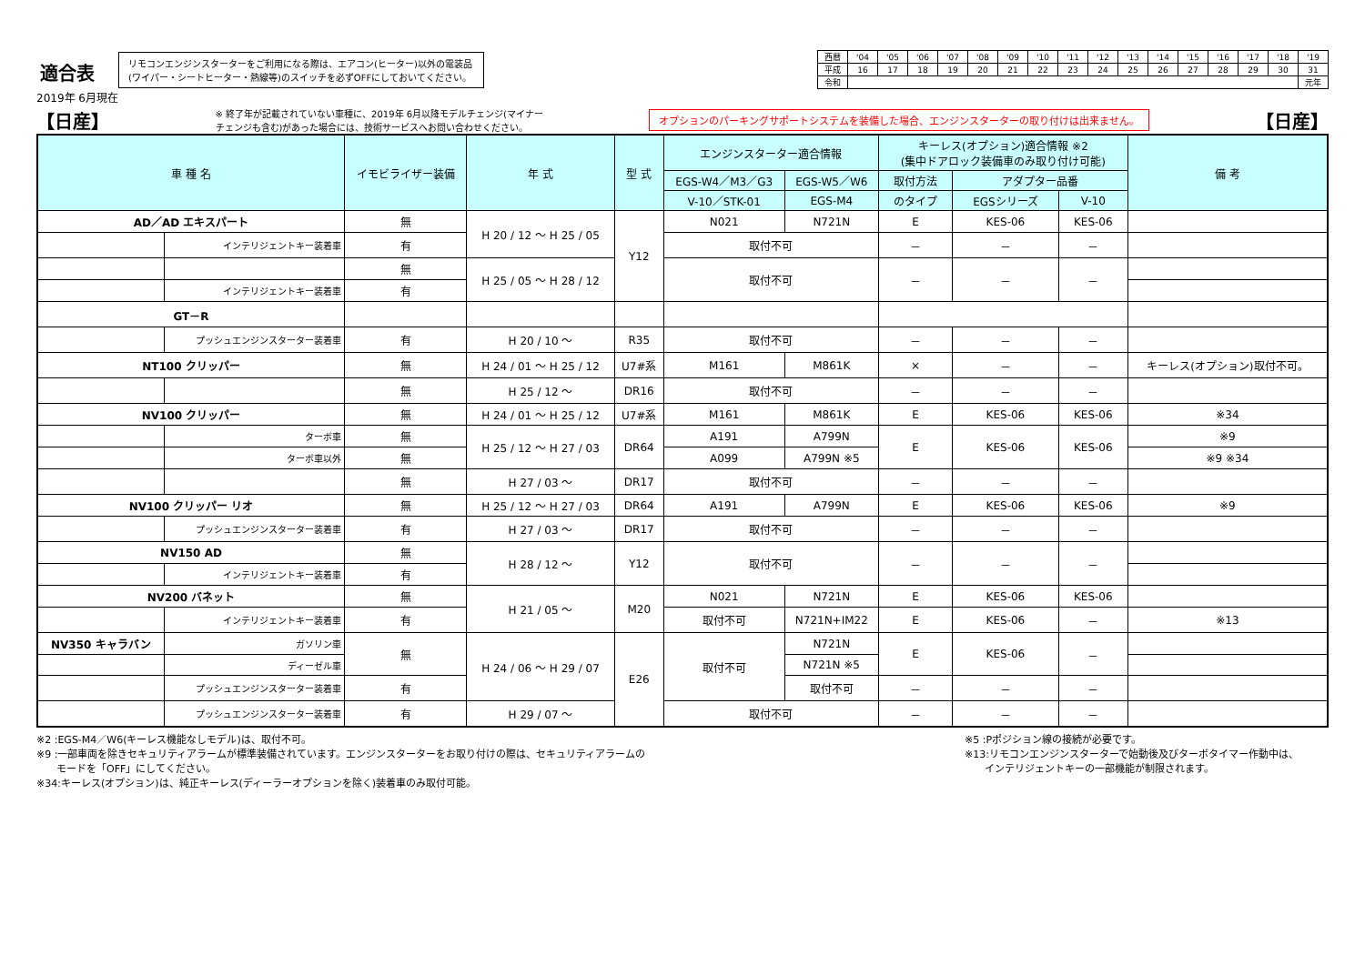適合表
2019年 6月現在
リモコンエンジンスターターをご利用になる際は、エアコン(ヒーター)以外の電装品
(ワイパー・シートヒーター・熱線等)のスイッチを必ずOFFにしておいてください。
| 西暦 | '04 | '05 | '06 | '07 | '08 | '09 | '10 | '11 | '12 | '13 | '14 | '15 | '16 | '17 | '18 | '19 |
| 平成 | 16 | 17 | 18 | 19 | 20 | 21 | 22 | 23 | 24 | 25 | 26 | 27 | 28 | 29 | 30 | 31 |
| 令和 | | | | | | | | | | | | | | | | 元年 |
【日産】
※ 終了年が記載されていない車種に、2019年 6月以降モデルチェンジ(マイナー
チェンジも含む)があった場合には、技術サービスへお問い合わせください。
オプションのパーキングサポートシステムを装備した場合、エンジンスターターの取り付けは出来ません。
【日産】
| 車 種 名 | | イモビライザー装備 | 年 式 | 型 式 | エンジンスターター適合情報 | | キーレス(オプション)適合情報 ※2 (集中ドアロック装備車のみ取り付け可能) | | | 備 考 |
| --- | --- | --- | --- | --- | --- | --- | --- | --- | --- | --- |
| | | | | | EGS-W4／M3／G3 | EGS-W5／W6 | 取付方法 | アダプター品番 | | |
| | | | | | V-10／STK-01 | EGS-M4 | のタイプ | EGSシリーズ | V-10 | |
| AD／AD エキスパート | | 無 | H 20 / 12 ～ H 25 / 05 | Y12 | N021 | N721N | E | KES-06 | KES-06 | |
| | インテリジェントキー装着車 | 有 | | | 取付不可 | | － | － | － | |
| | | 無 | H 25 / 05 ～ H 28 / 12 | | 取付不可 | | － | － | － | |
| | インテリジェントキー装着車 | 有 | | | | | | | | |
| GT－R | | | | | | | | | | |
| | プッシュエンジンスターター装着車 | 有 | H 20 / 10 ～ | R35 | 取付不可 | | － | － | － | |
| NT100 クリッパー | | 無 | H 24 / 01 ～ H 25 / 12 | U7#系 | M161 | M861K | × | － | － | キーレス(オプション)取付不可。 |
| | | 無 | H 25 / 12 ～ | DR16 | 取付不可 | | － | － | － | |
| NV100 クリッパー | | 無 | H 24 / 01 ～ H 25 / 12 | U7#系 | M161 | M861K | E | KES-06 | KES-06 | ※34 |
| | ターボ車 | 無 | H 25 / 12 ～ H 27 / 03 | DR64 | A191 | A799N | E | KES-06 | KES-06 | ※9 |
| | ターボ車以外 | 無 | | | A099 | A799N ※5 | | | | ※9 ※34 |
| | | 無 | H 27 / 03 ～ | DR17 | 取付不可 | | － | － | － | |
| NV100 クリッパー リオ | | 無 | H 25 / 12 ～ H 27 / 03 | DR64 | A191 | A799N | E | KES-06 | KES-06 | ※9 |
| | プッシュエンジンスターター装着車 | 有 | H 27 / 03 ～ | DR17 | 取付不可 | | － | － | － | |
| NV150 AD | | 無 | H 28 / 12 ～ | Y12 | 取付不可 | | － | － | － | |
| | インテリジェントキー装着車 | 有 | | | | | | | | |
| NV200 バネット | | 無 | H 21 / 05 ～ | M20 | N021 | N721N | E | KES-06 | KES-06 | |
| | インテリジェントキー装着車 | 有 | | | 取付不可 | N721N+IM22 | E | KES-06 | － | ※13 |
| NV350 キャラバン | ガソリン車 | 無 | H 24 / 06 ～ H 29 / 07 | E26 | 取付不可 | N721N | E | KES-06 | － | |
| | ディーゼル車 | | | | | N721N ※5 | | | | |
| | プッシュエンジンスターター装着車 | 有 | | | | 取付不可 | － | － | － | |
| | プッシュエンジンスターター装着車 | 有 | H 29 / 07 ～ | | 取付不可 | | － | － | － | |
※2 :EGS-M4／W6(キーレス機能なしモデル)は、取付不可。
※9 :一部車両を除きセキュリティアラームが標準装備されています。エンジンスターターをお取り付けの際は、セキュリティアラームの
　　モードを「OFF」にしてください。
※34:キーレス(オプション)は、純正キーレス(ディーラーオプションを除く)装着車のみ取付可能。
※5 :Pポジション線の接続が必要です。
※13:リモコンエンジンスターターで始動後及びターボタイマー作動中は、
　　インテリジェントキーの一部機能が制限されます。